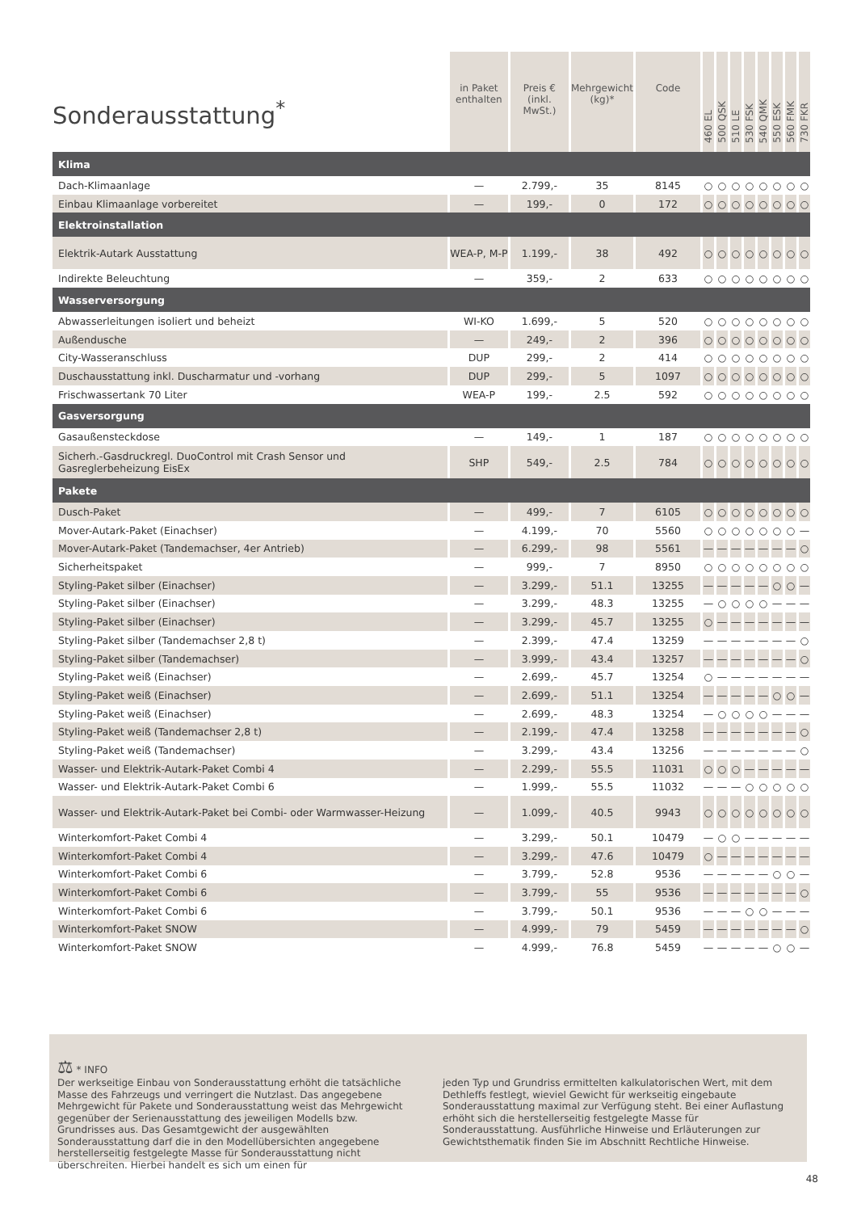| Sonderausstattung<sup>*</sup> | in Paket enthalten | Preis € (inkl. MwSt.) | Mehrgewicht (kg)* | Code | 460 EL | 500 QSK | 510 LE | 530 FSK | 540 QMK | 550 ESK | 560 FMK | 730 FKR |
| --- | --- | --- | --- | --- | --- | --- | --- | --- | --- | --- | --- | --- |
| Klima | | | | | | | | | | | | |
| Dach-Klimaanlage | — | 2.799,- | 35 | 8145 | ○ | ○ | ○ | ○ | ○ | ○ | ○ | ○ |
| Einbau Klimaanlage vorbereitet | — | 199,- | 0 | 172 | ○ | ○ | ○ | ○ | ○ | ○ | ○ | ○ |
| Elektroinstallation | | | | | | | | | | | | |
| Elektrik-Autark Ausstattung | WEA-P, M-P | 1.199,- | 38 | 492 | ○ | ○ | ○ | ○ | ○ | ○ | ○ | ○ |
| Indirekte Beleuchtung | — | 359,- | 2 | 633 | ○ | ○ | ○ | ○ | ○ | ○ | ○ | ○ |
| Wasserversorgung | | | | | | | | | | | | |
| Abwasserleitungen isoliert und beheizt | WI-KO | 1.699,- | 5 | 520 | ○ | ○ | ○ | ○ | ○ | ○ | ○ | ○ |
| Außendusche | — | 249,- | 2 | 396 | ○ | ○ | ○ | ○ | ○ | ○ | ○ | ○ |
| City-Wasseranschluss | DUP | 299,- | 2 | 414 | ○ | ○ | ○ | ○ | ○ | ○ | ○ | ○ |
| Duschausstattung inkl. Duscharmatur und -vorhang | DUP | 299,- | 5 | 1097 | ○ | ○ | ○ | ○ | ○ | ○ | ○ | ○ |
| Frischwassertank 70 Liter | WEA-P | 199,- | 2.5 | 592 | ○ | ○ | ○ | ○ | ○ | ○ | ○ | ○ |
| Gasversorgung | | | | | | | | | | | | |
| Gasaußensteckdose | — | 149,- | 1 | 187 | ○ | ○ | ○ | ○ | ○ | ○ | ○ | ○ |
| Sicherh.-Gasdruckregl. DuoControl mit Crash Sensor und Gasreglerbeheizung EisEx | SHP | 549,- | 2.5 | 784 | ○ | ○ | ○ | ○ | ○ | ○ | ○ | ○ |
| Pakete | | | | | | | | | | | | |
| Dusch-Paket | — | 499,- | 7 | 6105 | ○ | ○ | ○ | ○ | ○ | ○ | ○ | ○ |
| Mover-Autark-Paket (Einachser) | — | 4.199,- | 70 | 5560 | ○ | ○ | ○ | ○ | ○ | ○ | ○ | — |
| Mover-Autark-Paket (Tandemachser, 4er Antrieb) | — | 6.299,- | 98 | 5561 | — | — | — | — | — | — | — | ○ |
| Sicherheitspaket | — | 999,- | 7 | 8950 | ○ | ○ | ○ | ○ | ○ | ○ | ○ | ○ |
| Styling-Paket silber (Einachser) | — | 3.299,- | 51.1 | 13255 | — | — | — | — | — | ○ | ○ | — |
| Styling-Paket silber (Einachser) | — | 3.299,- | 48.3 | 13255 | — | ○ | ○ | ○ | ○ | — | — | — |
| Styling-Paket silber (Einachser) | — | 3.299,- | 45.7 | 13255 | ○ | — | — | — | — | — | — | — |
| Styling-Paket silber (Tandemachser 2,8 t) | — | 2.399,- | 47.4 | 13259 | — | — | — | — | — | — | — | ○ |
| Styling-Paket silber (Tandemachser) | — | 3.999,- | 43.4 | 13257 | — | — | — | — | — | — | — | ○ |
| Styling-Paket weiß (Einachser) | — | 2.699,- | 45.7 | 13254 | ○ | — | — | — | — | — | — | — |
| Styling-Paket weiß (Einachser) | — | 2.699,- | 51.1 | 13254 | — | — | — | — | — | ○ | ○ | — |
| Styling-Paket weiß (Einachser) | — | 2.699,- | 48.3 | 13254 | — | ○ | ○ | ○ | ○ | — | — | — |
| Styling-Paket weiß (Tandemachser 2,8 t) | — | 2.199,- | 47.4 | 13258 | — | — | — | — | — | — | — | ○ |
| Styling-Paket weiß (Tandemachser) | — | 3.299,- | 43.4 | 13256 | — | — | — | — | — | — | — | ○ |
| Wasser- und Elektrik-Autark-Paket Combi 4 | — | 2.299,- | 55.5 | 11031 | ○ | ○ | ○ | — | — | — | — | — |
| Wasser- und Elektrik-Autark-Paket Combi 6 | — | 1.999,- | 55.5 | 11032 | — | — | — | ○ | ○ | ○ | ○ | ○ |
| Wasser- und Elektrik-Autark-Paket bei Combi- oder Warmwasser-Heizung | — | 1.099,- | 40.5 | 9943 | ○ | ○ | ○ | ○ | ○ | ○ | ○ | ○ |
| Winterkomfort-Paket Combi 4 | — | 3.299,- | 50.1 | 10479 | — | ○ | ○ | — | — | — | — | — |
| Winterkomfort-Paket Combi 4 | — | 3.299,- | 47.6 | 10479 | ○ | — | — | — | — | — | — | — |
| Winterkomfort-Paket Combi 6 | — | 3.799,- | 52.8 | 9536 | — | — | — | — | — | ○ | ○ | — |
| Winterkomfort-Paket Combi 6 | — | 3.799,- | 55 | 9536 | — | — | — | — | — | — | — | ○ |
| Winterkomfort-Paket Combi 6 | — | 3.799,- | 50.1 | 9536 | — | — | — | ○ | ○ | — | — | — |
| Winterkomfort-Paket SNOW | — | 4.999,- | 79 | 5459 | — | — | — | — | — | — | — | ○ |
| Winterkomfort-Paket SNOW | — | 4.999,- | 76.8 | 5459 | — | — | — | — | — | ○ | ○ | — |
⚖ * INFO
Der werkseitige Einbau von Sonderausstattung erhöht die tatsächliche Masse des Fahrzeugs und verringert die Nutzlast. Das angegebene Mehrgewicht für Pakete und Sonderausstattung weist das Mehrgewicht gegenüber der Serienausstattung des jeweiligen Modells bzw. Grundrisses aus. Das Gesamtgewicht der ausgewählten Sonderausstattung darf die in den Modellübersichten angegebene herstellerseitig festgelegte Masse für Sonderausstattung nicht überschreiten. Hierbei handelt es sich um einen für
jeden Typ und Grundriss ermittelten kalkulatorischen Wert, mit dem Dethleffs festlegt, wieviel Gewicht für werkseitig eingebaute Sonderausstattung maximal zur Verfügung steht. Bei einer Auflastung erhöht sich die herstellerseitig festgelegte Masse für Sonderausstattung. Ausführliche Hinweise und Erläuterungen zur Gewichtsthematik finden Sie im Abschnitt Rechtliche Hinweise.
48